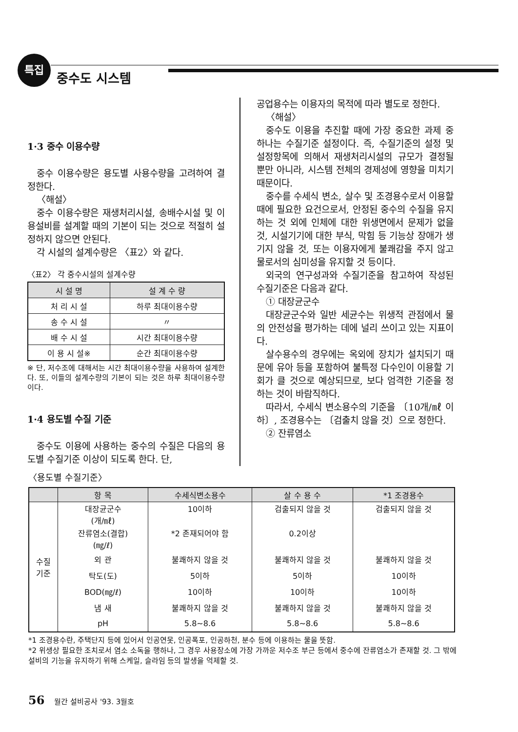특집
중수도 시스템
1·3 중수 이용수량
중수 이용수량은 용도별 사용수량을 고려하여 결정한다.
〈해설〉
중수 이용수량은 재생처리시설, 송배수시설 및 이용설비를 설계할 때의 기본이 되는 것으로 적절히 설정하지 않으면 안된다.
각 시설의 설계수량은 〈표2〉와 같다.
〈표2〉 각 중수시설의 설계수량
| 시 설 명 | 설 계 수 량 |
| --- | --- |
| 처 리 시 설 | 하루 최대이용수량 |
| 송 수 시 설 | 〃 |
| 배 수 시 설 | 시간 최대이용수량 |
| 이 용 시 설※ | 순간 최대이용수량 |
※ 단, 저수조에 대해서는 시간 최대이용수량을 사용하여 설계한다. 또, 이들의 설계수량의 기본이 되는 것은 하루 최대이용수량이다.
1·4 용도별 수질 기준
중수도 이용에 사용하는 중수의 수질은 다음의 용도별 수질기준 이상이 되도록 한다. 단,
공업용수는 이용자의 목적에 따라 별도로 정한다.
〈해설〉
중수도 이용을 추진할 때에 가장 중요한 과제 중 하나는 수질기준 설정이다. 즉, 수질기준의 설정 및 설정항목에 의해서 재생처리시설의 규모가 결정될 뿐만 아니라, 시스템 전체의 경제성에 영향을 미치기 때문이다.
중수를 수세식 변소, 살수 및 조경용수로서 이용할 때에 필요한 요건으로서, 안정된 중수의 수질을 유지하는 것 외에 인체에 대한 위생면에서 문제가 없을 것, 시설기기에 대한 부식, 막힘 등 기능상 장애가 생기지 않을 것, 또는 이용자에게 불쾌감을 주지 않고 물로서의 심미성을 유지할 것 등이다.
외국의 연구성과와 수질기준을 참고하여 작성된 수질기준은 다음과 같다.
① 대장균군수
대장균군수와 일반 세균수는 위생적 관점에서 물의 안전성을 평가하는 데에 널리 쓰이고 있는 지표이다.
살수용수의 경우에는 옥외에 장치가 설치되기 때문에 유아 등을 포함하여 불특정 다수인이 이용할 기회가 클 것으로 예상되므로, 보다 엄격한 기준을 정하는 것이 바람직하다.
따라서, 수세식 변소용수의 기준을 〔10개/㎖ 이하〕, 조경용수는 〔검출치 않을 것〕으로 정한다.
② 잔류염소
〈용도별 수질기준〉
| | 항 목 | 수세식변소용수 | 살 수 용 수 | *1 조경용수 |
| --- | --- | --- | --- | --- |
| 수질 기준 | 대장균군수 (개/㎖) | 10이하 | 검출되지 않을 것 | 검출되지 않을 것 |
| | 잔류염소(결합) (㎎/ℓ) | *2 존재되어야 함 | 0.2이상 | |
| | 외 관 | 불쾌하지 않을 것 | 불쾌하지 않을 것 | 불쾌하지 않을 것 |
| | 탁도(도) | 5이하 | 5이하 | 10이하 |
| | BOD(㎎/ℓ) | 10이하 | 10이하 | 10이하 |
| | 냄 새 | 불쾌하지 않을 것 | 불쾌하지 않을 것 | 불쾌하지 않을 것 |
| | pH | 5.8~8.6 | 5.8~8.6 | 5.8~8.6 |
*1 조경용수란, 주택단지 등에 있어서 인공연못, 인공폭포, 인공하천, 분수 등에 이용하는 물을 뜻함.
*2 위생상 필요한 조치로서 염소 소독을 행하나, 그 경우 사용장소에 가장 가까운 저수조 부근 등에서 중수에 잔류염소가 존재할 것. 그 밖에 설비의 기능을 유지하기 위해 스케일, 슬라임 등의 발생을 억제할 것.
56 월간 설비공사 '93. 3월호